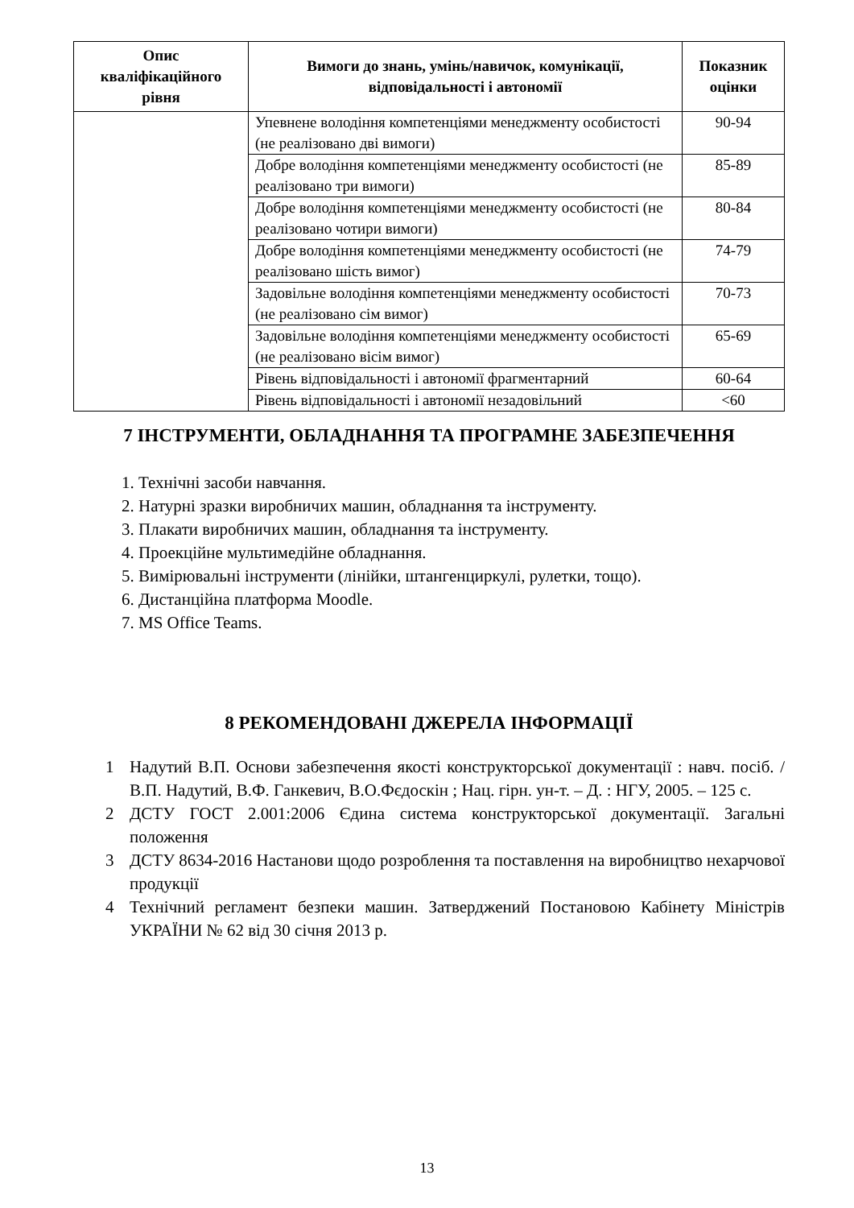| Опис кваліфікаційного рівня | Вимоги до знань, умінь/навичок, комунікації, відповідальності і автономії | Показник оцінки |
| --- | --- | --- |
| | Упевнене володіння компетенціями менеджменту особистості (не реалізовано дві вимоги) | 90-94 |
| | Добре володіння компетенціями менеджменту особистості (не реалізовано три вимоги) | 85-89 |
| | Добре володіння компетенціями менеджменту особистості (не реалізовано чотири вимоги) | 80-84 |
| | Добре володіння компетенціями менеджменту особистості (не реалізовано шість вимог) | 74-79 |
| | Задовільне володіння компетенціями менеджменту особистості (не реалізовано сім вимог) | 70-73 |
| | Задовільне володіння компетенціями менеджменту особистості (не реалізовано вісім вимог) | 65-69 |
| | Рівень відповідальності і автономії фрагментарний | 60-64 |
| | Рівень відповідальності і автономії незадовільний | <60 |
7 ІНСТРУМЕНТИ, ОБЛАДНАННЯ ТА ПРОГРАМНЕ ЗАБЕЗПЕЧЕННЯ
1. Технічні засоби навчання.
2. Натурні зразки виробничих машин, обладнання та інструменту.
3. Плакати виробничих машин, обладнання та інструменту.
4. Проекційне мультимедійне обладнання.
5. Вимірювальні інструменти (лінійки, штангенциркулі, рулетки, тощо).
6. Дистанційна платформа Moodle.
7. MS Office Teams.
8 РЕКОМЕНДОВАНІ ДЖЕРЕЛА ІНФОРМАЦІЇ
1 Надутий В.П. Основи забезпечення якості конструкторської документації : навч. посіб. / В.П. Надутий, В.Ф. Ганкевич, В.О.Фєдоскін ; Нац. гірн. ун-т. – Д. : НГУ, 2005. – 125 с.
2 ДСТУ ГОСТ 2.001:2006 Єдина система конструкторської документації. Загальні положення
3 ДСТУ 8634-2016 Настанови щодо розроблення та поставлення на виробництво нехарчової продукції
4 Технічний регламент безпеки машин. Затверджений Постановою Кабінету Міністрів УКРАЇНИ № 62 від 30 січня 2013 р.
13